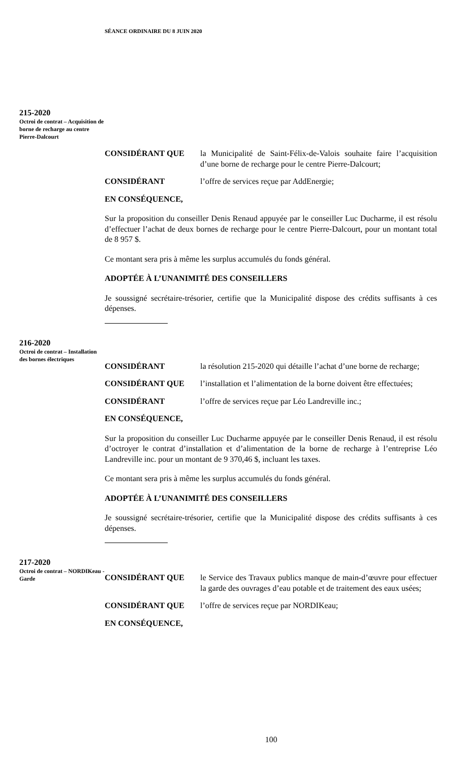SÉANCE ORDINAIRE DU 8 JUIN 2020
215-2020
Octroi de contrat – Acquisition de borne de recharge au centre Pierre-Dalcourt
CONSIDÉRANT QUE la Municipalité de Saint-Félix-de-Valois souhaite faire l’acquisition d’une borne de recharge pour le centre Pierre-Dalcourt;
CONSIDÉRANT l’offre de services reçue par AddEnergie;
EN CONSÉQUENCE,
Sur la proposition du conseiller Denis Renaud appuyée par le conseiller Luc Ducharme, il est résolu d’effectuer l’achat de deux bornes de recharge pour le centre Pierre-Dalcourt, pour un montant total de 8 957 $.
Ce montant sera pris à même les surplus accumulés du fonds général.
ADOPTÉE À L’UNANIMITÉ DES CONSEILLERS
Je soussigné secrétaire-trésorier, certifie que la Municipalité dispose des crédits suffisants à ces dépenses.
216-2020
Octroi de contrat – Installation des bornes électriques
CONSIDÉRANT la résolution 215-2020 qui détaille l’achat d’une borne de recharge;
CONSIDÉRANT QUE l’installation et l’alimentation de la borne doivent être effectuées;
CONSIDÉRANT l’offre de services reçue par Léo Landreville inc.;
EN CONSÉQUENCE,
Sur la proposition du conseiller Luc Ducharme appuyée par le conseiller Denis Renaud, il est résolu d’octroyer le contrat d’installation et d’alimentation de la borne de recharge à l’entreprise Léo Landreville inc. pour un montant de 9 370,46 $, incluant les taxes.
Ce montant sera pris à même les surplus accumulés du fonds général.
ADOPTÉE À L’UNANIMITÉ DES CONSEILLERS
Je soussigné secrétaire-trésorier, certifie que la Municipalité dispose des crédits suffisants à ces dépenses.
217-2020
Octroi de contrat – NORDIKeau - Garde
CONSIDÉRANT QUE le Service des Travaux publics manque de main-d’œuvre pour effectuer la garde des ouvrages d’eau potable et de traitement des eaux usées;
CONSIDÉRANT QUE l’offre de services reçue par NORDIKeau;
EN CONSÉQUENCE,
100